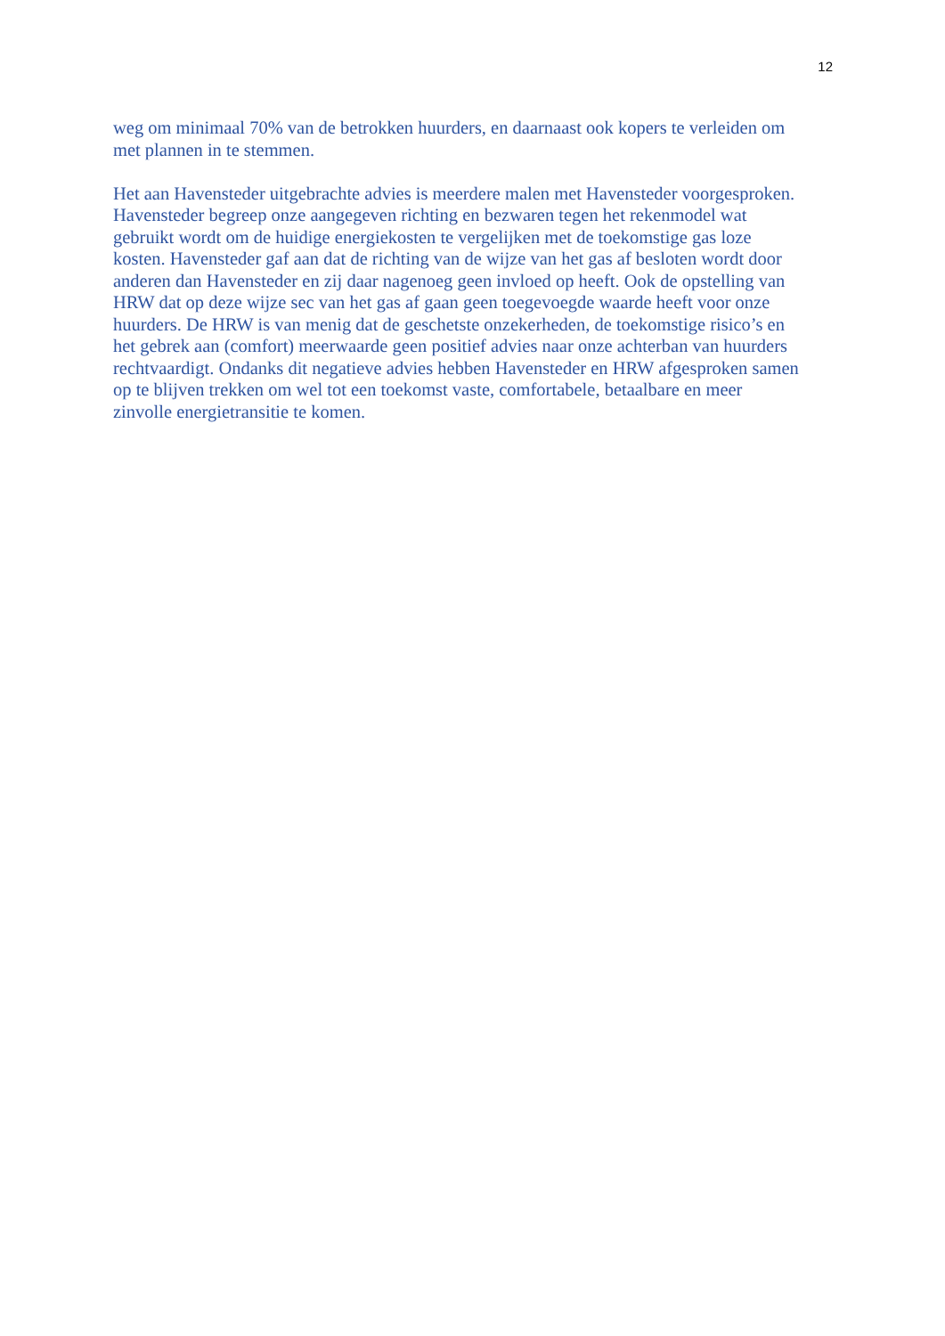12
weg om minimaal 70% van de betrokken huurders, en daarnaast ook kopers te verleiden om
met plannen in te stemmen.
Het aan Havensteder uitgebrachte advies is meerdere malen met Havensteder voorgesproken.
Havensteder begreep onze aangegeven richting en bezwaren tegen het rekenmodel wat
gebruikt wordt om de huidige energiekosten te vergelijken met de toekomstige gas loze
kosten. Havensteder gaf aan dat de richting van de wijze van het gas af besloten wordt door
anderen dan Havensteder en zij daar nagenoeg geen invloed op heeft. Ook de opstelling van
HRW dat op deze wijze sec van het gas af gaan geen toegevoegde waarde heeft voor onze
huurders. De HRW is van menig dat de geschetste onzekerheden, de toekomstige risico’s en
het gebrek aan (comfort) meerwaarde geen positief advies naar onze achterban van huurders
rechtvaardigt. Ondanks dit negatieve advies hebben Havensteder en HRW afgesproken samen
op te blijven trekken om wel tot een toekomst vaste, comfortabele, betaalbare en meer
zinvolle energietransitie te komen.